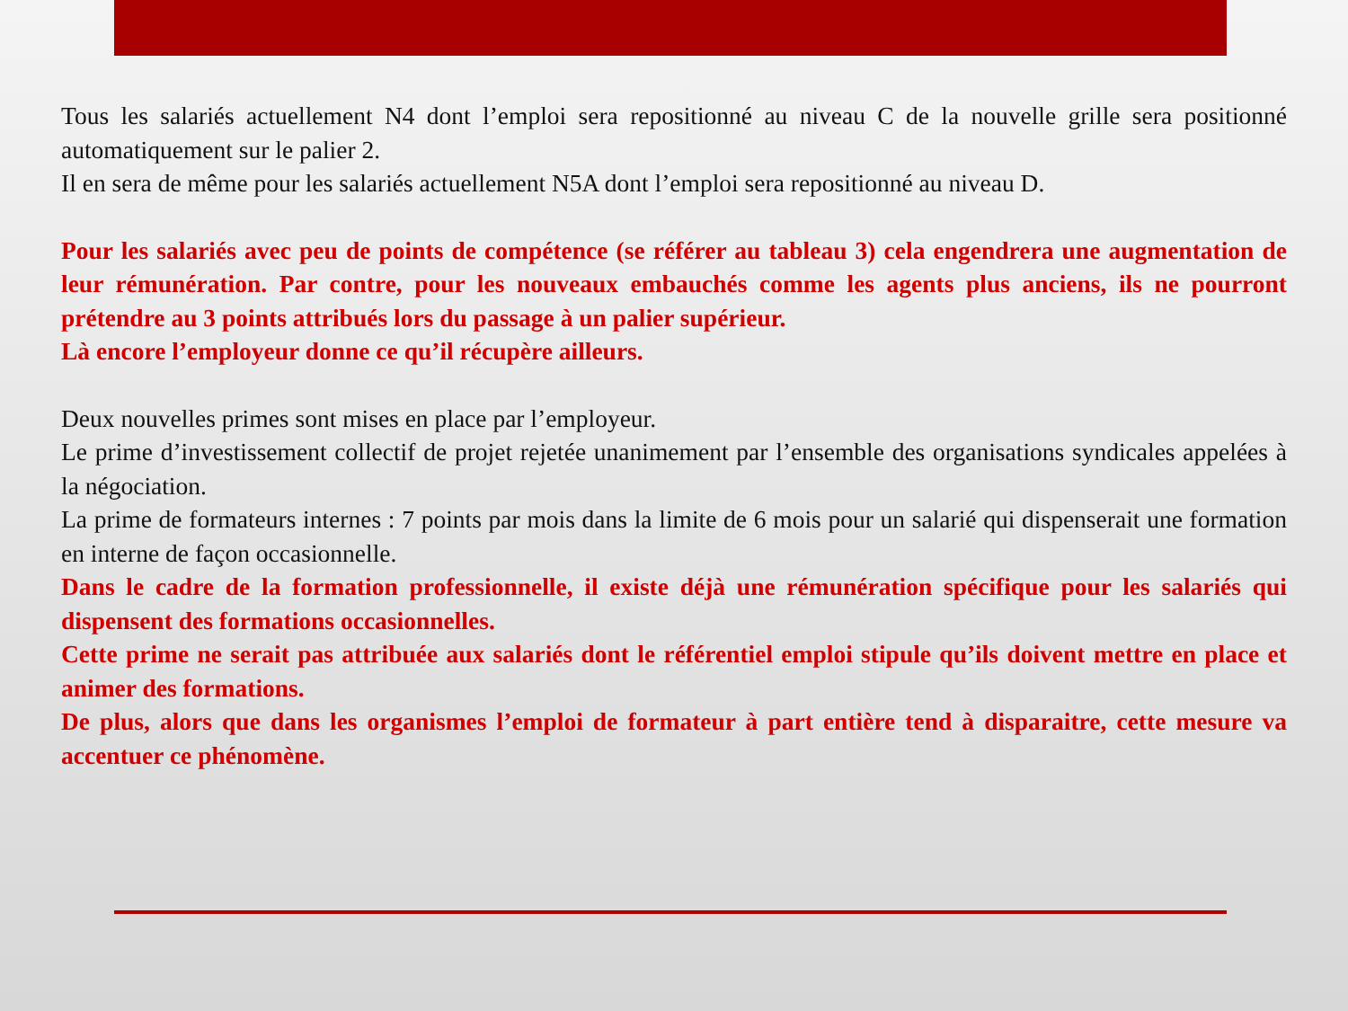Tous les salariés actuellement N4 dont l’emploi sera repositionné au niveau C de la nouvelle grille sera positionné automatiquement sur le palier 2.
Il en sera de même pour les salariés actuellement N5A dont l’emploi sera repositionné au niveau D.
Pour les salariés avec peu de points de compétence (se référer au tableau 3) cela engendrera une augmentation de leur rémunération. Par contre, pour les nouveaux embauchés comme les agents plus anciens, ils ne pourront prétendre au 3 points attribués lors du passage à un palier supérieur.
Là encore l’employeur donne ce qu’il récupère ailleurs.
Deux nouvelles primes sont mises en place par l’employeur.
Le prime d’investissement collectif de projet rejetée unanimement par l’ensemble des organisations syndicales appelées à la négociation.
La prime de formateurs internes : 7 points par mois dans la limite de 6 mois pour un salarié qui dispenserait une formation en interne de façon occasionnelle.
Dans le cadre de la formation professionnelle, il existe déjà une rémunération spécifique pour les salariés qui dispensent des formations occasionnelles.
Cette prime ne serait pas attribuée aux salariés dont le référentiel emploi stipule qu’ils doivent mettre en place et animer des formations.
De plus, alors que dans les organismes l’emploi de formateur à part entière tend à disparaitre, cette mesure va accentuer ce phénomène.